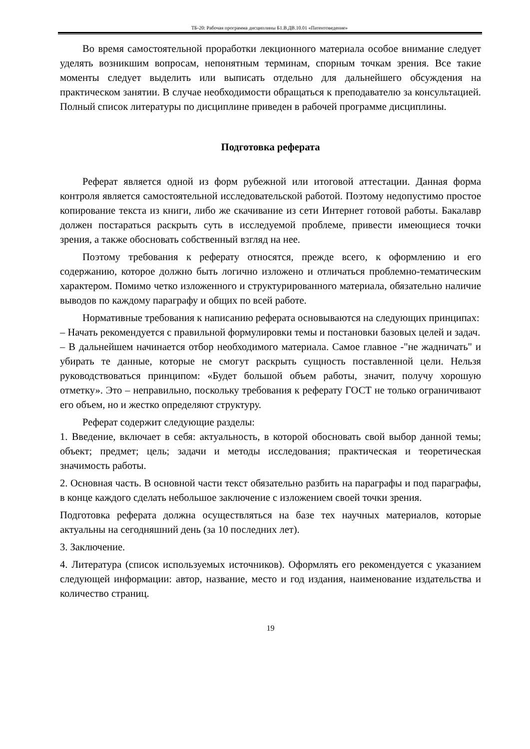ТБ-20: Рабочая программа дисциплины Б1.В.ДВ.10.01 «Патентоведение»
Во время самостоятельной проработки лекционного материала особое внимание следует уделять возникшим вопросам, непонятным терминам, спорным точкам зрения. Все такие моменты следует выделить или выписать отдельно для дальнейшего обсуждения на практическом занятии. В случае необходимости обращаться к преподавателю за консультацией. Полный список литературы по дисциплине приведен в рабочей программе дисциплины.
Подготовка реферата
Реферат является одной из форм рубежной или итоговой аттестации. Данная форма контроля является самостоятельной исследовательской работой. Поэтому недопустимо простое копирование текста из книги, либо же скачивание из сети Интернет готовой работы. Бакалавр должен постараться раскрыть суть в исследуемой проблеме, привести имеющиеся точки зрения, а также обосновать собственный взгляд на нее.
Поэтому требования к реферату относятся, прежде всего, к оформлению и его содержанию, которое должно быть логично изложено и отличаться проблемно-тематическим характером. Помимо четко изложенного и структурированного материала, обязательно наличие выводов по каждому параграфу и общих по всей работе.
Нормативные требования к написанию реферата основываются на следующих принципах:
– Начать рекомендуется с правильной формулировки темы и постановки базовых целей и задач.
– В дальнейшем начинается отбор необходимого материала. Самое главное -"не жадничать" и убирать те данные, которые не смогут раскрыть сущность поставленной цели. Нельзя руководствоваться принципом: «Будет большой объем работы, значит, получу хорошую отметку». Это – неправильно, поскольку требования к реферату ГОСТ не только ограничивают его объем, но и жестко определяют структуру.
Реферат содержит следующие разделы:
1. Введение, включает в себя: актуальность, в которой обосновать свой выбор данной темы; объект; предмет; цель; задачи и методы исследования; практическая и теоретическая значимость работы.
2. Основная часть. В основной части текст обязательно разбить на параграфы и под параграфы, в конце каждого сделать небольшое заключение с изложением своей точки зрения.
Подготовка реферата должна осуществляться на базе тех научных материалов, которые актуальны на сегодняшний день (за 10 последних лет).
3. Заключение.
4. Литература (список используемых источников). Оформлять его рекомендуется с указанием следующей информации: автор, название, место и год издания, наименование издательства и количество страниц.
19